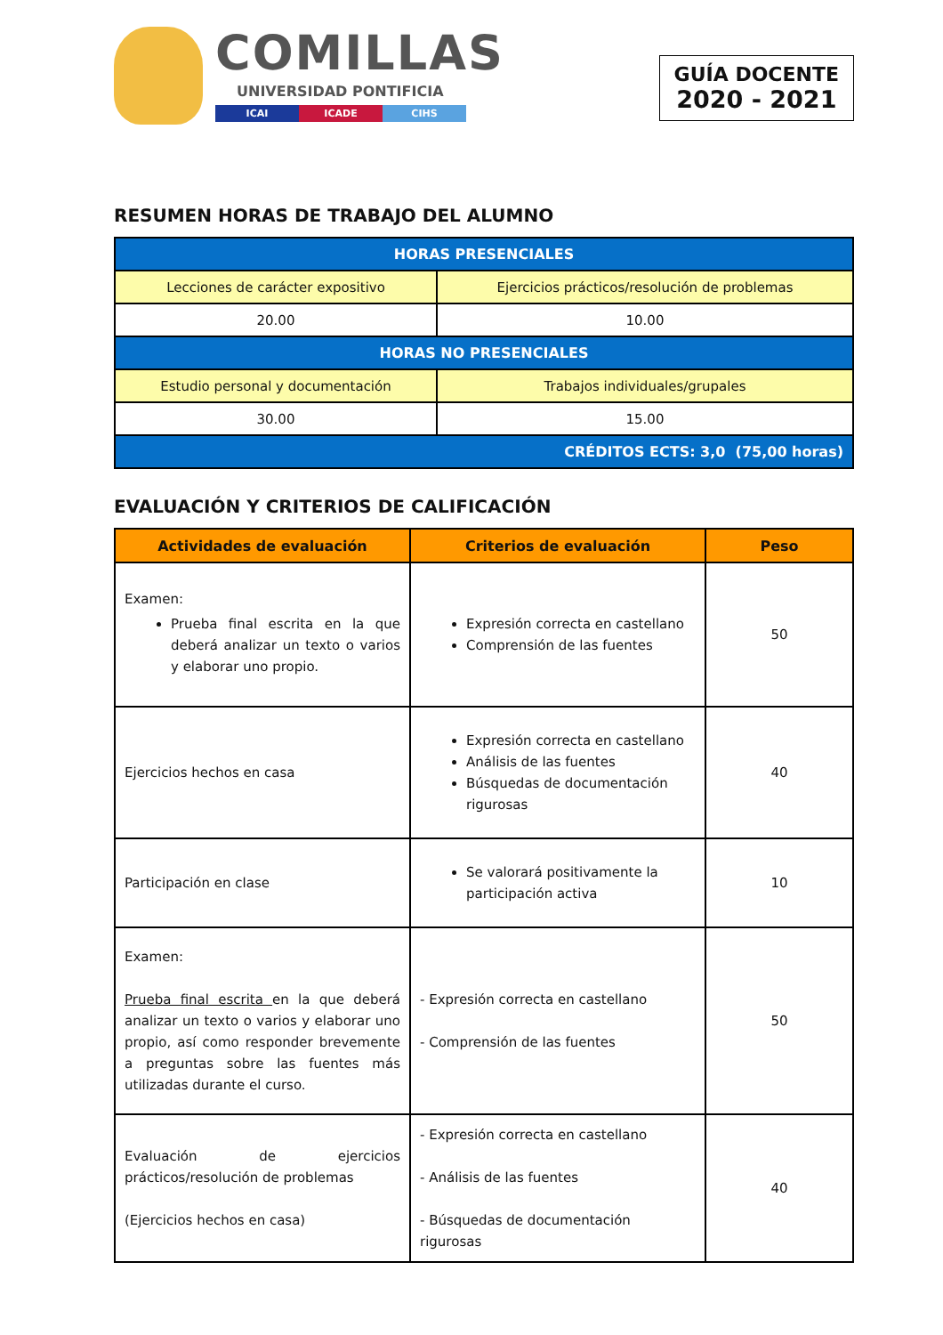COMILLAS
UNIVERSIDAD PONTIFICIA
ICAI ICADE CIHS
GUÍA DOCENTE
2020 - 2021
RESUMEN HORAS DE TRABAJO DEL ALUMNO
| HORAS PRESENCIALES | |
| Lecciones de carácter expositivo | Ejercicios prácticos/resolución de problemas |
| 20.00 | 10.00 |
| HORAS NO PRESENCIALES | |
| Estudio personal y documentación | Trabajos individuales/grupales |
| 30.00 | 15.00 |
| CRÉDITOS ECTS: 3,0 (75,00 horas) | |
EVALUACIÓN Y CRITERIOS DE CALIFICACIÓN
| Actividades de evaluación | Criterios de evaluación | Peso |
| --- | --- | --- |
| Examen: Prueba final escrita en la que deberá analizar un texto o varios y elaborar uno propio. | Expresión correcta en castellano Comprensión de las fuentes | 50 |
| Ejercicios hechos en casa | Expresión correcta en castellano Análisis de las fuentes Búsquedas de documentación rigurosas | 40 |
| Participación en clase | Se valorará positivamente la participación activa | 10 |
| Examen: Prueba final escrita en la que deberá analizar un texto o varios y elaborar uno propio, así como responder brevemente a preguntas sobre las fuentes más utilizadas durante el curso. | - Expresión correcta en castellano - Comprensión de las fuentes | 50 |
| Evaluación de ejercicios prácticos/resolución de problemas (Ejercicios hechos en casa) | - Expresión correcta en castellano - Análisis de las fuentes - Búsquedas de documentación rigurosas | 40 |